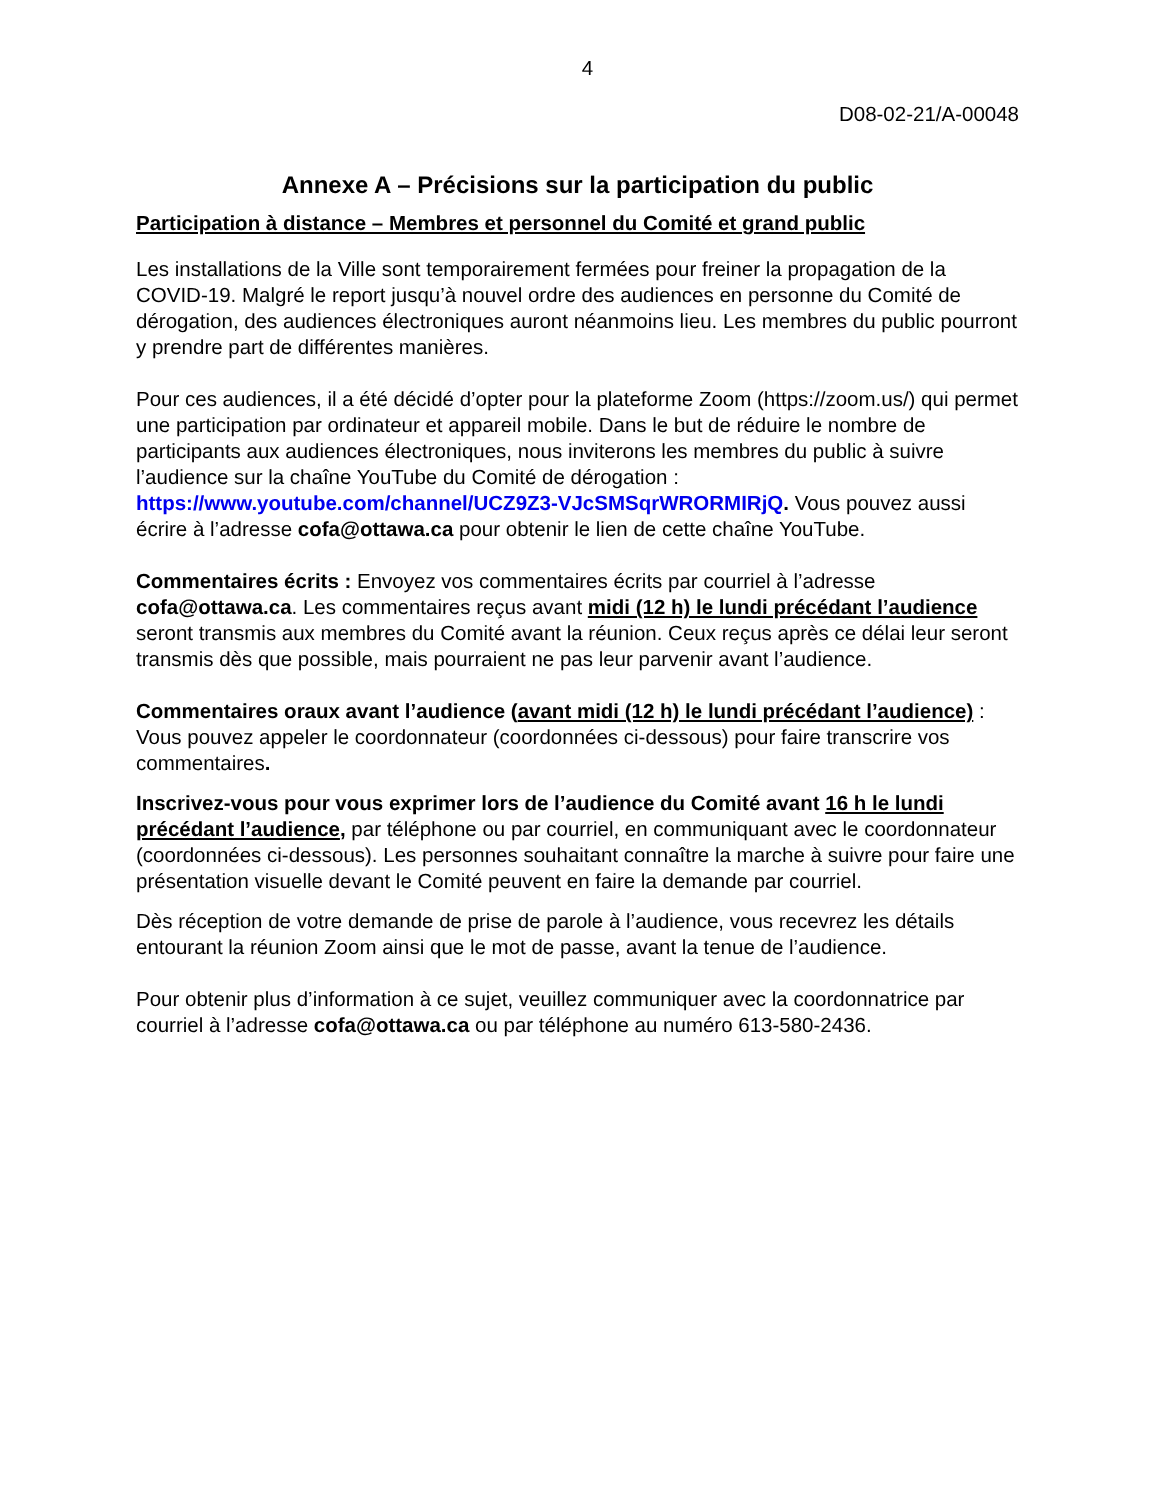4
D08-02-21/A-00048
Annexe A – Précisions sur la participation du public
Participation à distance – Membres et personnel du Comité et grand public
Les installations de la Ville sont temporairement fermées pour freiner la propagation de la COVID-19. Malgré le report jusqu’à nouvel ordre des audiences en personne du Comité de dérogation, des audiences électroniques auront néanmoins lieu. Les membres du public pourront y prendre part de différentes manières.
Pour ces audiences, il a été décidé d’opter pour la plateforme Zoom (https://zoom.us/) qui permet une participation par ordinateur et appareil mobile. Dans le but de réduire le nombre de participants aux audiences électroniques, nous inviterons les membres du public à suivre l’audience sur la chaîne YouTube du Comité de dérogation : https://www.youtube.com/channel/UCZ9Z3-VJcSMSqrWRORMIRjQ. Vous pouvez aussi écrire à l’adresse cofa@ottawa.ca pour obtenir le lien de cette chaîne YouTube.
Commentaires écrits : Envoyez vos commentaires écrits par courriel à l’adresse cofa@ottawa.ca. Les commentaires reçus avant midi (12 h) le lundi précédant l’audience seront transmis aux membres du Comité avant la réunion. Ceux reçus après ce délai leur seront transmis dès que possible, mais pourraient ne pas leur parvenir avant l’audience.
Commentaires oraux avant l’audience (avant midi (12 h) le lundi précédant l’audience) : Vous pouvez appeler le coordonnateur (coordonnées ci-dessous) pour faire transcrire vos commentaires.
Inscrivez-vous pour vous exprimer lors de l’audience du Comité avant 16 h le lundi précédant l’audience, par téléphone ou par courriel, en communiquant avec le coordonnateur (coordonnées ci-dessous). Les personnes souhaitant connaître la marche à suivre pour faire une présentation visuelle devant le Comité peuvent en faire la demande par courriel.
Dès réception de votre demande de prise de parole à l’audience, vous recevrez les détails entourant la réunion Zoom ainsi que le mot de passe, avant la tenue de l’audience.
Pour obtenir plus d’information à ce sujet, veuillez communiquer avec la coordonnatrice par courriel à l’adresse cofa@ottawa.ca ou par téléphone au numéro 613-580-2436.